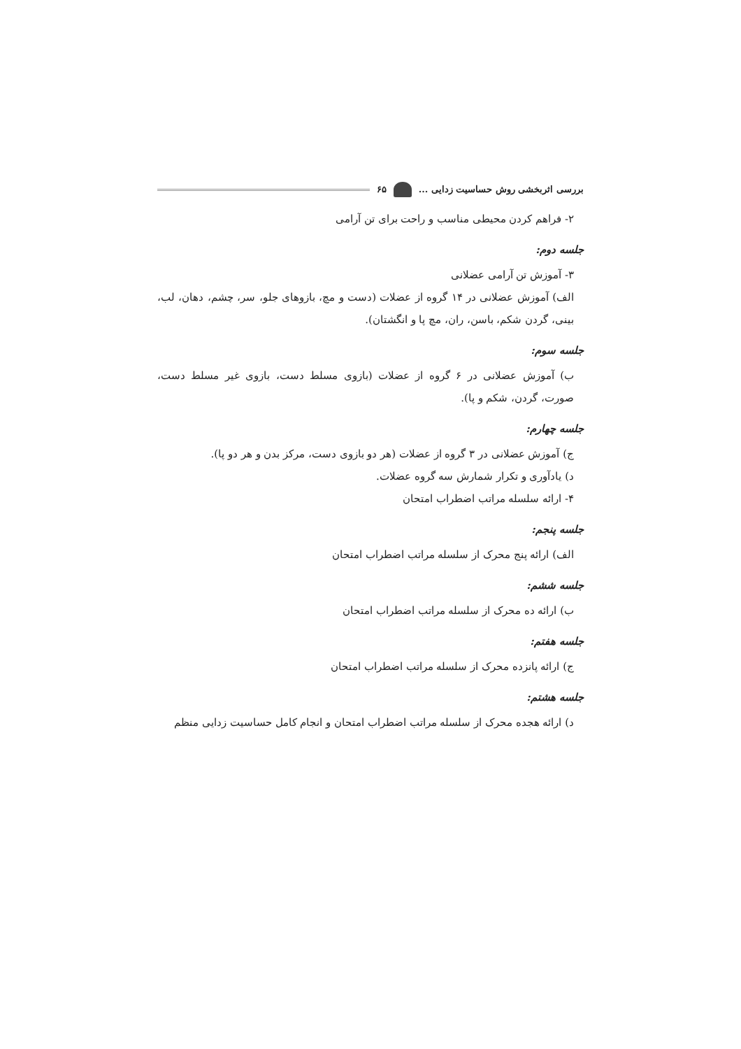بررسی اثربخشی روش حساسیت زدایی ... ۶۵
۲- فراهم کردن محیطی مناسب و راحت برای تن آرامی
جلسه دوم:
۳- آموزش تن آرامی عضلانی
الف) آموزش عضلانی در ۱۴ گروه از عضلات (دست و مچ، بازوهای جلو، سر، چشم، دهان، لب، بینی، گردن شکم، باسن، ران، مچ پا و انگشتان).
جلسه سوم:
ب) آموزش عضلانی در ۶ گروه از عضلات (بازوی مسلط دست، بازوی غیر مسلط دست، صورت، گردن، شکم و پا).
جلسه چهارم:
ج) آموزش عضلانی در ۳ گروه از عضلات (هر دو بازوی دست، مرکز بدن و هر دو پا).
د) یادآوری و تکرار شمارش سه گروه عضلات.
۴- ارائه سلسله مراتب اضطراب امتحان
جلسه پنجم:
الف) ارائه پنج محرک از سلسله مراتب اضطراب امتحان
جلسه ششم:
ب) ارائه ده محرک از سلسله مراتب اضطراب امتحان
جلسه هفتم:
ج) ارائه پانزده محرک از سلسله مراتب اضطراب امتحان
جلسه هشتم:
د) ارائه هجده محرک از سلسله مراتب اضطراب امتحان و انجام کامل حساسیت زدایی منظم